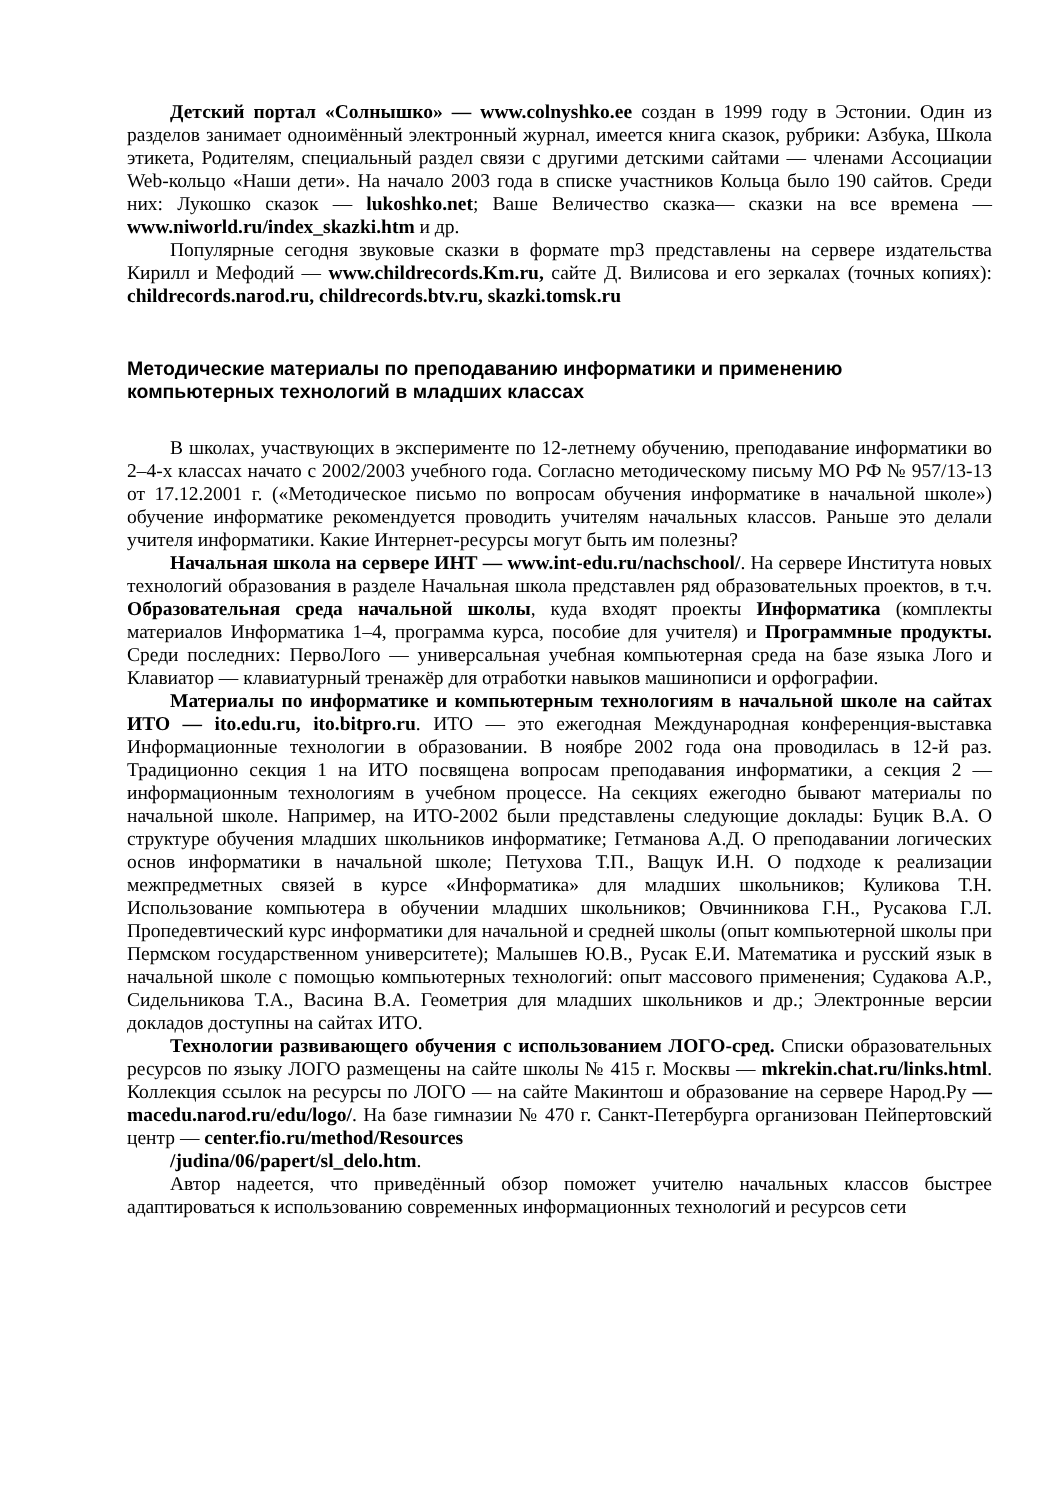Детский портал «Солнышко» — www.colnyshko.ee создан в 1999 году в Эстонии. Один из разделов занимает одноимённый электронный журнал, имеется книга сказок, рубрики: Азбука, Школа этикета, Родителям, специальный раздел связи с другими детскими сайтами — членами Ассоциации Web-кольцо «Наши дети». На начало 2003 года в списке участников Кольца было 190 сайтов. Среди них: Лукошко сказок — lukoshko.net; Ваше Величество сказка— сказки на все времена — www.niworld.ru/index_skazki.htm и др.
Популярные сегодня звуковые сказки в формате mp3 представлены на сервере издательства Кирилл и Мефодий — www.childrecords.Km.ru, сайте Д. Вилисова и его зеркалах (точных копиях): childrecords.narod.ru, childrecords.btv.ru, skazki.tomsk.ru
Методические материалы по преподаванию информатики и применению компьютерных технологий в младших классах
В школах, участвующих в эксперименте по 12-летнему обучению, преподавание информатики во 2–4-х классах начато с 2002/2003 учебного года. Согласно методическому письму МО РФ № 957/13-13 от 17.12.2001 г. («Методическое письмо по вопросам обучения информатике в начальной школе») обучение информатике рекомендуется проводить учителям начальных классов. Раньше это делали учителя информатики. Какие Интернет-ресурсы могут быть им полезны?
Начальная школа на сервере ИНТ — www.int-edu.ru/nachschool/. На сервере Института новых технологий образования в разделе Начальная школа представлен ряд образовательных проектов, в т.ч. Образовательная среда начальной школы, куда входят проекты Информатика (комплекты материалов Информатика 1–4, программа курса, пособие для учителя) и Программные продукты. Среди последних: ПервоЛого — универсальная учебная компьютерная среда на базе языка Лого и Клавиатор — клавиатурный тренажёр для отработки навыков машинописи и орфографии.
Материалы по информатике и компьютерным технологиям в начальной школе на сайтах ИТО — ito.edu.ru, ito.bitpro.ru. ИТО — это ежегодная Международная конференция-выставка Информационные технологии в образовании. В ноябре 2002 года она проводилась в 12-й раз. Традиционно секция 1 на ИТО посвящена вопросам преподавания информатики, а секция 2 — информационным технологиям в учебном процессе. На секциях ежегодно бывают материалы по начальной школе. Например, на ИТО-2002 были представлены следующие доклады: Буцик В.А. О структуре обучения младших школьников информатике; Гетманова А.Д. О преподавании логических основ информатики в начальной школе; Петухова Т.П., Ващук И.Н. О подходе к реализации межпредметных связей в курсе «Информатика» для младших школьников; Куликова Т.Н. Использование компьютера в обучении младших школьников; Овчинникова Г.Н., Русакова Г.Л. Пропедевтический курс информатики для начальной и средней школы (опыт компьютерной школы при Пермском государственном университете); Малышев Ю.В., Русак Е.И. Математика и русский язык в начальной школе с помощью компьютерных технологий: опыт массового применения; Судакова А.Р., Сидельникова Т.А., Васина В.А. Геометрия для младших школьников и др.; Электронные версии докладов доступны на сайтах ИТО.
Технологии развивающего обучения с использованием ЛОГО-сред. Списки образовательных ресурсов по языку ЛОГО размещены на сайте школы № 415 г. Москвы — mkrekin.chat.ru/links.html. Коллекция ссылок на ресурсы по ЛОГО — на сайте Макинтош и образование на сервере Народ.Ру — macedu.narod.ru/edu/logo/. На базе гимназии № 470 г. Санкт-Петербурга организован Пейпертовский центр — center.fio.ru/method/Resources
/judina/06/papert/sl_delo.htm.
Автор надеется, что приведённый обзор поможет учителю начальных классов быстрее адаптироваться к использованию современных информационных технологий и ресурсов сети